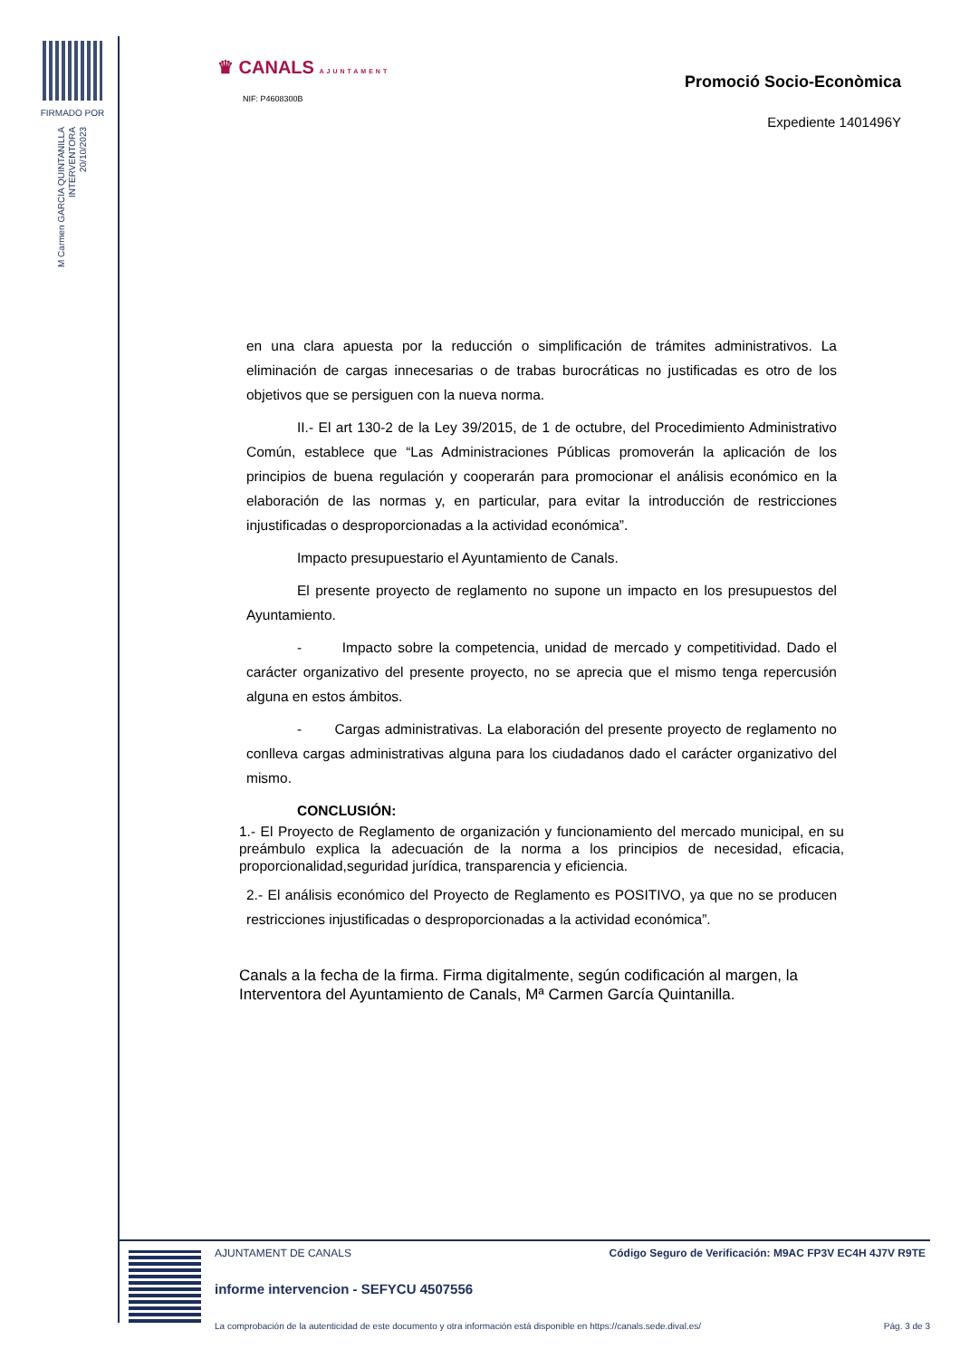FIRMADO POR
M Carmen GARCIA QUINTANILLA
INTERVENTORA
20/10/2023
♛ CANALS AJUNTAMENT
NIF: P4608300B
Promoció Socio-Econòmica
Expediente 1401496Y
en una clara apuesta por la reducción o simplificación de trámites administrativos. La eliminación de cargas innecesarias o de trabas burocráticas no justificadas es otro de los objetivos que se persiguen con la nueva norma.
II.- El art 130-2 de la Ley 39/2015, de 1 de octubre, del Procedimiento Administrativo Común, establece que “Las Administraciones Públicas promoverán la aplicación de los principios de buena regulación y cooperarán para promocionar el análisis económico en la elaboración de las normas y, en particular, para evitar la introducción de restricciones injustificadas o desproporcionadas a la actividad económica”.
Impacto presupuestario el Ayuntamiento de Canals.
El presente proyecto de reglamento no supone un impacto en los presupuestos del Ayuntamiento.
- Impacto sobre la competencia, unidad de mercado y competitividad. Dado el carácter organizativo del presente proyecto, no se aprecia que el mismo tenga repercusión alguna en estos ámbitos.
- Cargas administrativas. La elaboración del presente proyecto de reglamento no conlleva cargas administrativas alguna para los ciudadanos dado el carácter organizativo del mismo.
CONCLUSIÓN:
1.- El Proyecto de Reglamento de organización y funcionamiento del mercado municipal, en su preámbulo explica la adecuación de la norma a los principios de necesidad, eficacia, proporcionalidad,seguridad jurídica, transparencia y eficiencia.
2.- El análisis económico del Proyecto de Reglamento es POSITIVO, ya que no se producen restricciones injustificadas o desproporcionadas a la actividad económica”.
Canals a la fecha de la firma. Firma digitalmente, según codificación al margen, la Interventora del Ayuntamiento de Canals, Mª Carmen García Quintanilla.
AJUNTAMENT DE CANALS
Código Seguro de Verificación: M9AC FP3V EC4H 4J7V R9TE
informe intervencion - SEFYCU 4507556
La comprobación de la autenticidad de este documento y otra información está disponible en https://canals.sede.dival.es/
Pág. 3 de 3